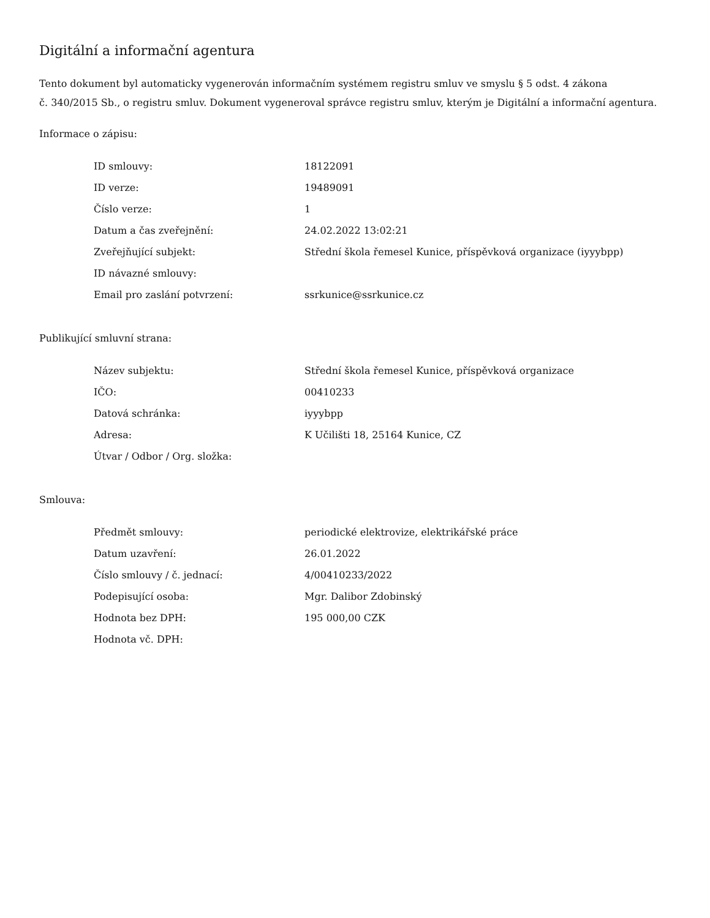Digitální a informační agentura
Tento dokument byl automaticky vygenerován informačním systémem registru smluv ve smyslu § 5 odst. 4 zákona
č. 340/2015 Sb., o registru smluv. Dokument vygeneroval správce registru smluv, kterým je Digitální a informační agentura.
Informace o zápisu:
| ID smlouvy: | 18122091 |
| ID verze: | 19489091 |
| Číslo verze: | 1 |
| Datum a čas zveřejnění: | 24.02.2022 13:02:21 |
| Zveřejňující subjekt: | Střední škola řemesel Kunice, příspěvková organizace (iyyybpp) |
| ID návazné smlouvy: | |
| Email pro zaslání potvrzení: | ssrkunice@ssrkunice.cz |
Publikující smluvní strana:
| Název subjektu: | Střední škola řemesel Kunice, příspěvková organizace |
| IČO: | 00410233 |
| Datová schránka: | iyyybpp |
| Adresa: | K Učilišti 18, 25164 Kunice, CZ |
| Útvar / Odbor / Org. složka: | |
Smlouva:
| Předmět smlouvy: | periodické elektrovize, elektrikářské práce |
| Datum uzavření: | 26.01.2022 |
| Číslo smlouvy / č. jednací: | 4/00410233/2022 |
| Podepisující osoba: | Mgr. Dalibor Zdobinský |
| Hodnota bez DPH: | 195 000,00 CZK |
| Hodnota vč. DPH: | |